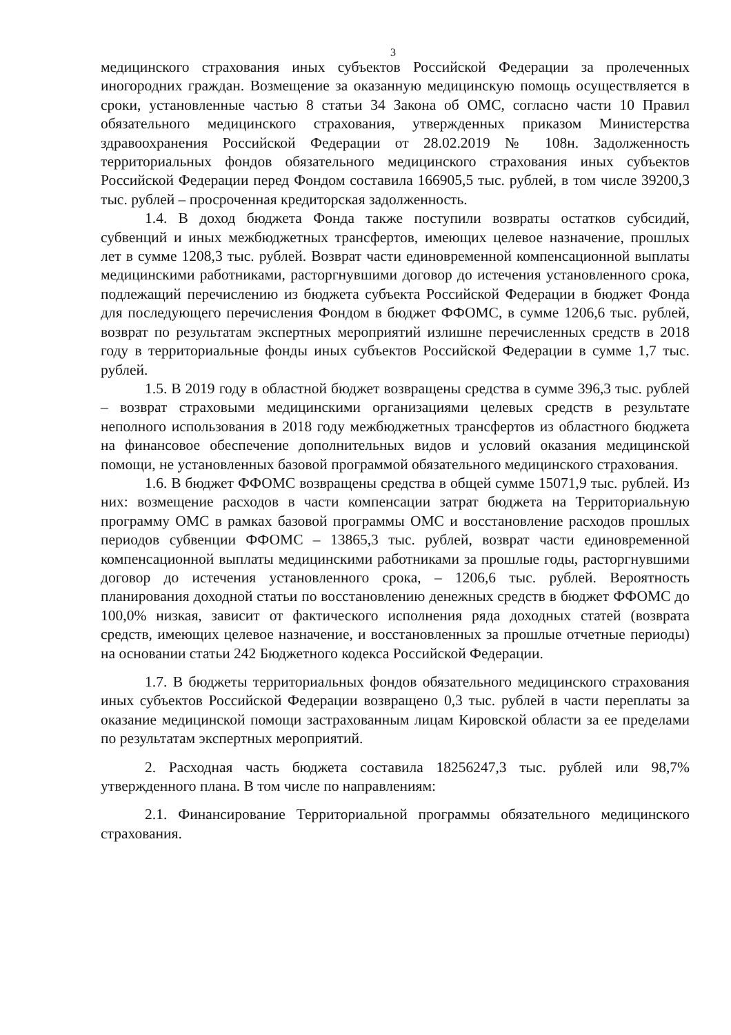3
медицинского страхования иных субъектов Российской Федерации за пролеченных иногородних граждан. Возмещение за оказанную медицинскую помощь осуществляется в сроки, установленные частью 8 статьи 34 Закона об ОМС, согласно части 10 Правил обязательного медицинского страхования, утвержденных приказом Министерства здравоохранения Российской Федерации от 28.02.2019 № 108н. Задолженность территориальных фондов обязательного медицинского страхования иных субъектов Российской Федерации перед Фондом составила 166905,5 тыс. рублей, в том числе 39200,3 тыс. рублей – просроченная кредиторская задолженность.
1.4. В доход бюджета Фонда также поступили возвраты остатков субсидий, субвенций и иных межбюджетных трансфертов, имеющих целевое назначение, прошлых лет в сумме 1208,3 тыс. рублей. Возврат части единовременной компенсационной выплаты медицинскими работниками, расторгнувшими договор до истечения установленного срока, подлежащий перечислению из бюджета субъекта Российской Федерации в бюджет Фонда для последующего перечисления Фондом в бюджет ФФОМС, в сумме 1206,6 тыс. рублей, возврат по результатам экспертных мероприятий излишне перечисленных средств в 2018 году в территориальные фонды иных субъектов Российской Федерации в сумме 1,7 тыс. рублей.
1.5. В 2019 году в областной бюджет возвращены средства в сумме 396,3 тыс. рублей – возврат страховыми медицинскими организациями целевых средств в результате неполного использования в 2018 году межбюджетных трансфертов из областного бюджета на финансовое обеспечение дополнительных видов и условий оказания медицинской помощи, не установленных базовой программой обязательного медицинского страхования.
1.6. В бюджет ФФОМС возвращены средства в общей сумме 15071,9 тыс. рублей. Из них: возмещение расходов в части компенсации затрат бюджета на Территориальную программу ОМС в рамках базовой программы ОМС и восстановление расходов прошлых периодов субвенции ФФОМС – 13865,3 тыс. рублей, возврат части единовременной компенсационной выплаты медицинскими работниками за прошлые годы, расторгнувшими договор до истечения установленного срока, – 1206,6 тыс. рублей. Вероятность планирования доходной статьи по восстановлению денежных средств в бюджет ФФОМС до 100,0% низкая, зависит от фактического исполнения ряда доходных статей (возврата средств, имеющих целевое назначение, и восстановленных за прошлые отчетные периоды) на основании статьи 242 Бюджетного кодекса Российской Федерации.
1.7. В бюджеты территориальных фондов обязательного медицинского страхования иных субъектов Российской Федерации возвращено 0,3 тыс. рублей в части переплаты за оказание медицинской помощи застрахованным лицам Кировской области за ее пределами по результатам экспертных мероприятий.
2. Расходная часть бюджета составила 18256247,3 тыс. рублей или 98,7% утвержденного плана. В том числе по направлениям:
2.1. Финансирование Территориальной программы обязательного медицинского страхования.